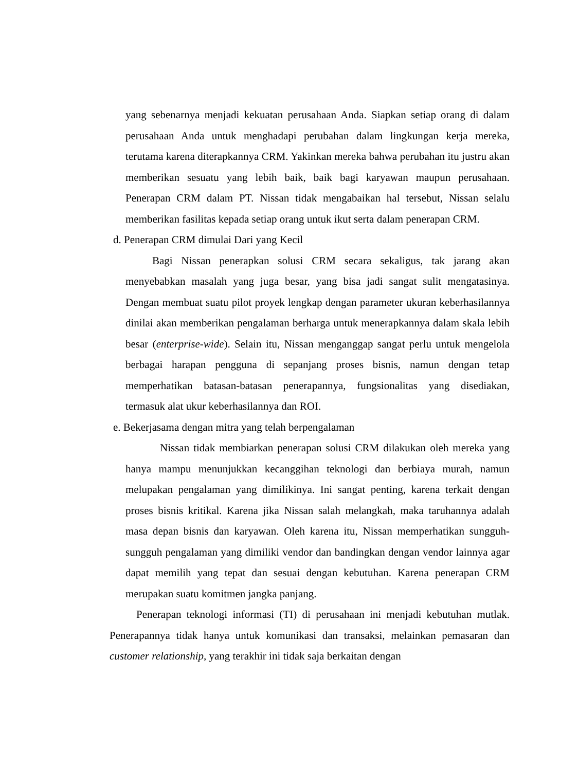yang sebenarnya menjadi kekuatan perusahaan Anda. Siapkan setiap orang di dalam perusahaan Anda untuk menghadapi perubahan dalam lingkungan kerja mereka, terutama karena diterapkannya CRM. Yakinkan mereka bahwa perubahan itu justru akan memberikan sesuatu yang lebih baik, baik bagi karyawan maupun perusahaan. Penerapan CRM dalam PT. Nissan tidak mengabaikan hal tersebut, Nissan selalu memberikan fasilitas kepada setiap orang untuk ikut serta dalam penerapan CRM.
d. Penerapan CRM dimulai Dari yang Kecil
Bagi Nissan penerapkan solusi CRM secara sekaligus, tak jarang akan menyebabkan masalah yang juga besar, yang bisa jadi sangat sulit mengatasinya. Dengan membuat suatu pilot proyek lengkap dengan parameter ukuran keberhasilannya dinilai akan memberikan pengalaman berharga untuk menerapkannya dalam skala lebih besar (enterprise-wide). Selain itu, Nissan menganggap sangat perlu untuk mengelola berbagai harapan pengguna di sepanjang proses bisnis, namun dengan tetap memperhatikan batasan-batasan penerapannya, fungsionalitas yang disediakan, termasuk alat ukur keberhasilannya dan ROI.
e. Bekerjasama dengan mitra yang telah berpengalaman
Nissan tidak membiarkan penerapan solusi CRM dilakukan oleh mereka yang hanya mampu menunjukkan kecanggihan teknologi dan berbiaya murah, namun melupakan pengalaman yang dimilikinya. Ini sangat penting, karena terkait dengan proses bisnis kritikal. Karena jika Nissan salah melangkah, maka taruhannya adalah masa depan bisnis dan karyawan. Oleh karena itu, Nissan memperhatikan sungguh-sungguh pengalaman yang dimiliki vendor dan bandingkan dengan vendor lainnya agar dapat memilih yang tepat dan sesuai dengan kebutuhan. Karena penerapan CRM merupakan suatu komitmen jangka panjang.
Penerapan teknologi informasi (TI) di perusahaan ini menjadi kebutuhan mutlak. Penerapannya tidak hanya untuk komunikasi dan transaksi, melainkan pemasaran dan customer relationship, yang terakhir ini tidak saja berkaitan dengan